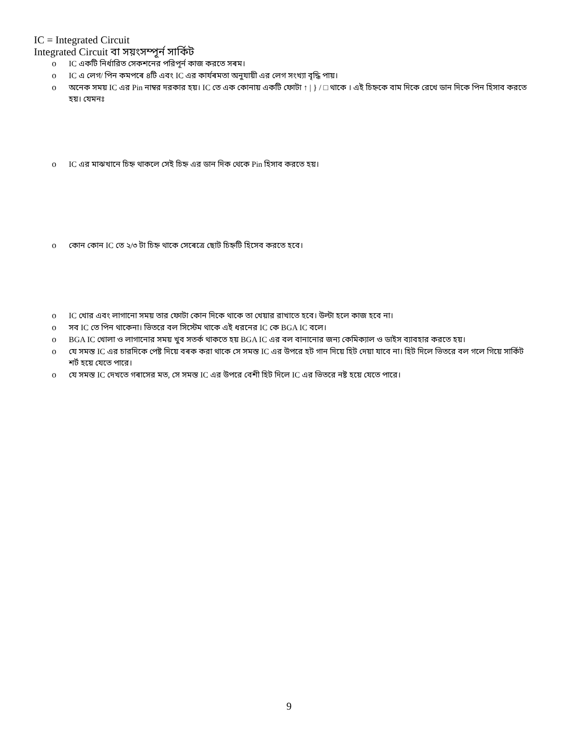IC = Integrated Circuit
Integrated Circuit বা সয়ংসম্পূর্ন সার্কিট
IC একটি নির্ধারিত সেকশনের পরিপূর্ন কাজ করতে সৰম।
IC এ লেগ/ পিন কমপৰে ৪টি এবং IC এর কার্যৰমতা অনুযায়ী এর লেগ সংখ্যা বৃদ্ধি পায়।
অনেক সময় IC এর Pin নাম্বর দরকার হয়। IC তে এক কোনায় একটি ফোটা ↑ | } / □ থাকে । এই চিহ্নকে বাম দিকে রেখে ডান দিকে পিন হিসাব করতে হয়। যেমনঃ
IC এর মাঝখানে চিহ্ন থাকলে সেই চিহ্ন এর ডান দিক থেকে Pin হিসাব করতে হয়।
কোন কোন IC তে ২/৩ টা চিহ্ন থাকে সেৰেত্রে ছোট চিহ্নটি হিসেব করতে হবে।
IC খোর এবং লাগানো সময় তার ফোটা কোন দিকে থাকে তা খেয়ার রাখাতে হবে। উল্টা হলে কাজ হবে না।
সব IC তে পিন থাকেনা। ভিতরে বল সিস্টেম থাকে এই ধরনের IC কে BGA IC বলে।
BGA IC খোলা ও লাগানোর সময় খুব সতর্ক থাকতে হয় BGA IC এর বল বানানোর জন্য কেমিক্যাল ও ডাইস ব্যাবহার করতে হয়।
যে সমস্ত IC এর চারদিকে পেষ্ট দিয়ে বৰক করা থাকে সে সমস্ত IC এর উপরে হট গান দিয়ে হিট দেয়া যাবে না। হিট দিলে ভিতরে বল গলে গিয়ে সার্কিট শর্ট হয়ে যেতে পারে।
যে সমস্ত IC দেখতে গৰাসের মত, সে সমস্ত IC এর উপরে বেশী হিট দিলে IC এর ভিতরে নষ্ট হয়ে যেতে পারে।
9